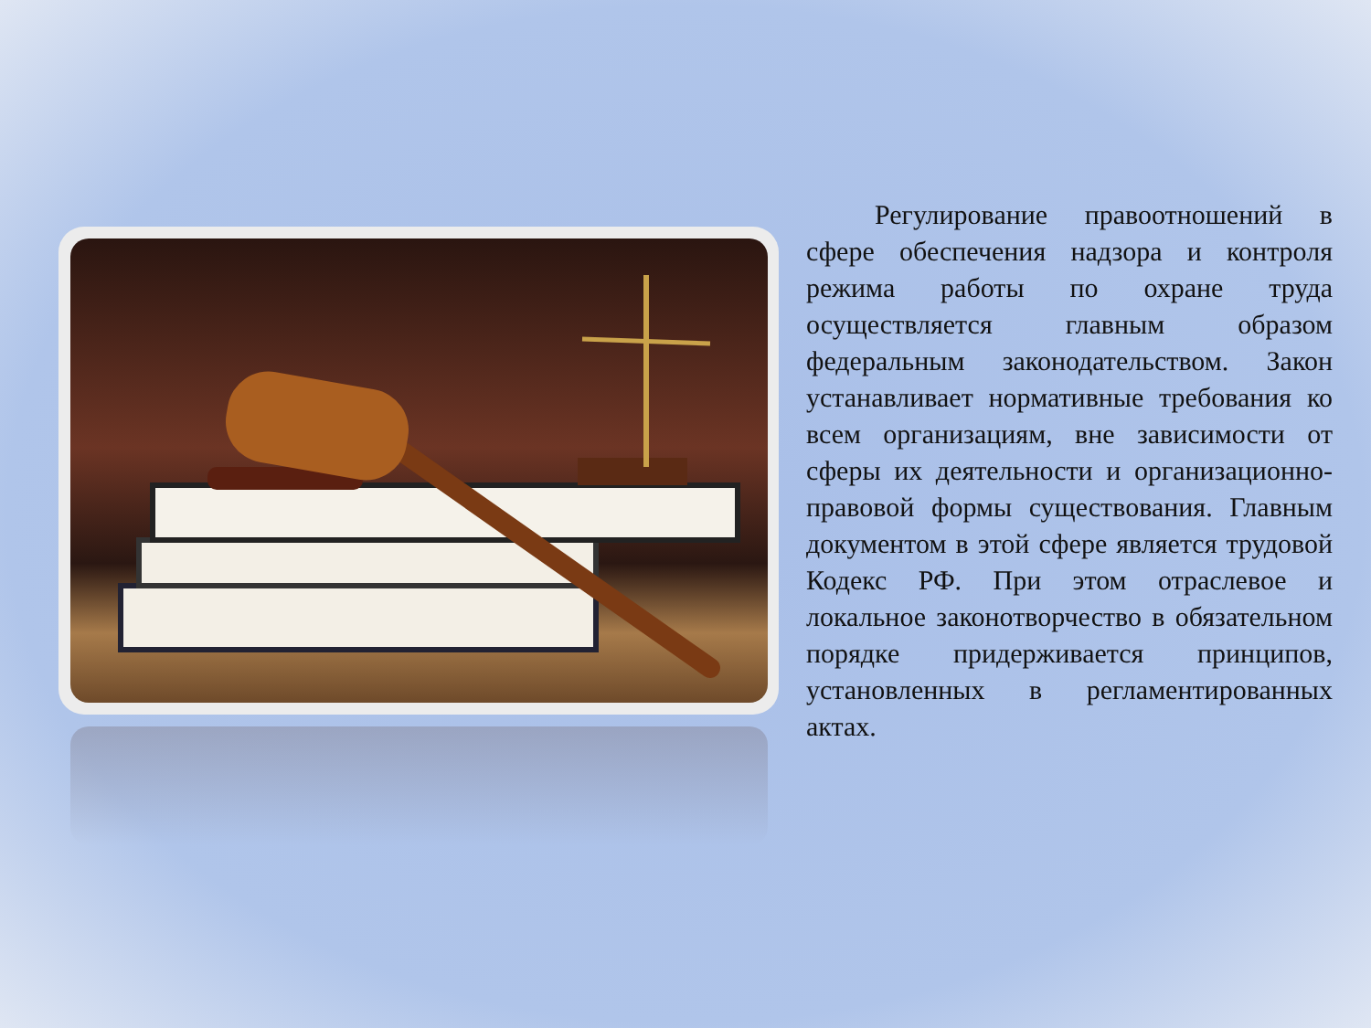Регулирование правоотношений в сфере обеспечения надзора и контроля режима работы по охране труда осуществляется главным образом федеральным законодательством. Закон устанавливает нормативные требования ко всем организациям, вне зависимости от сферы их деятельности и организационно-правовой формы существования. Главным документом в этой сфере является трудовой Кодекс РФ. При этом отраслевое и локальное законотворчество в обязательном порядке придерживается принципов, установленных в регламентированных актах.